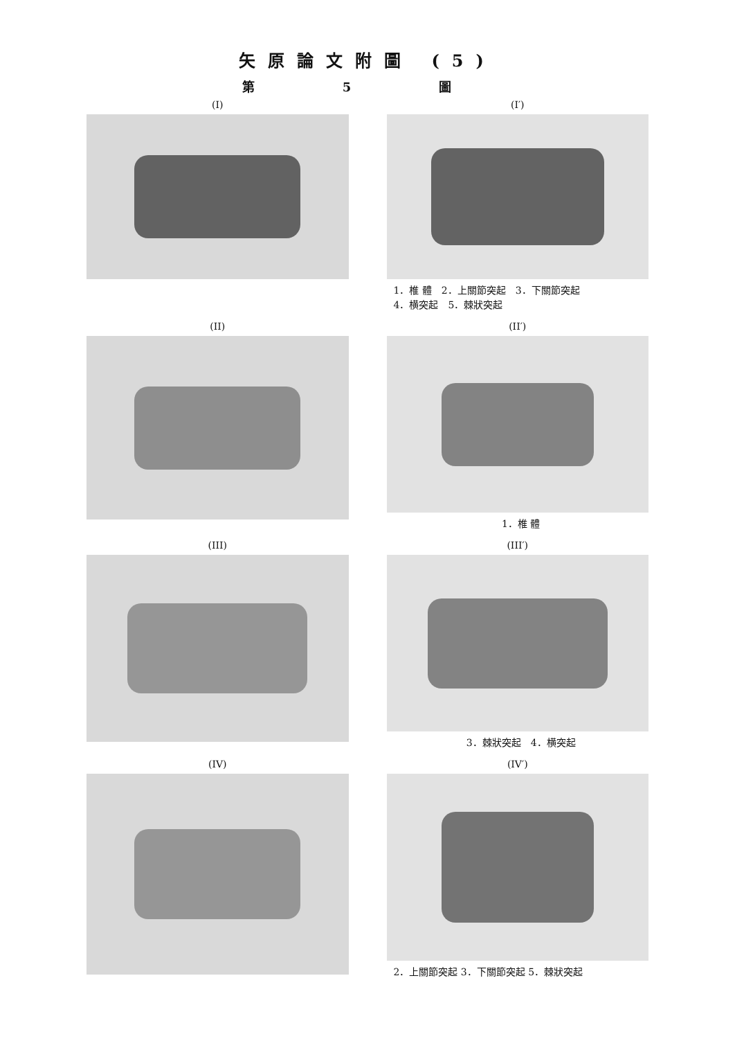矢原論文附圖 (5)
第 5 圖
(I)
(I′)
1．椎 體　2．上關節突起　3．下關節突起
4．横突起　5．棘狀突起
(II)
(II′)
1．椎 體
(III)
(III′)
3．棘狀突起　4．横突起
(IV)
(IV′)
2．上關節突起 3．下關節突起 5．棘狀突起